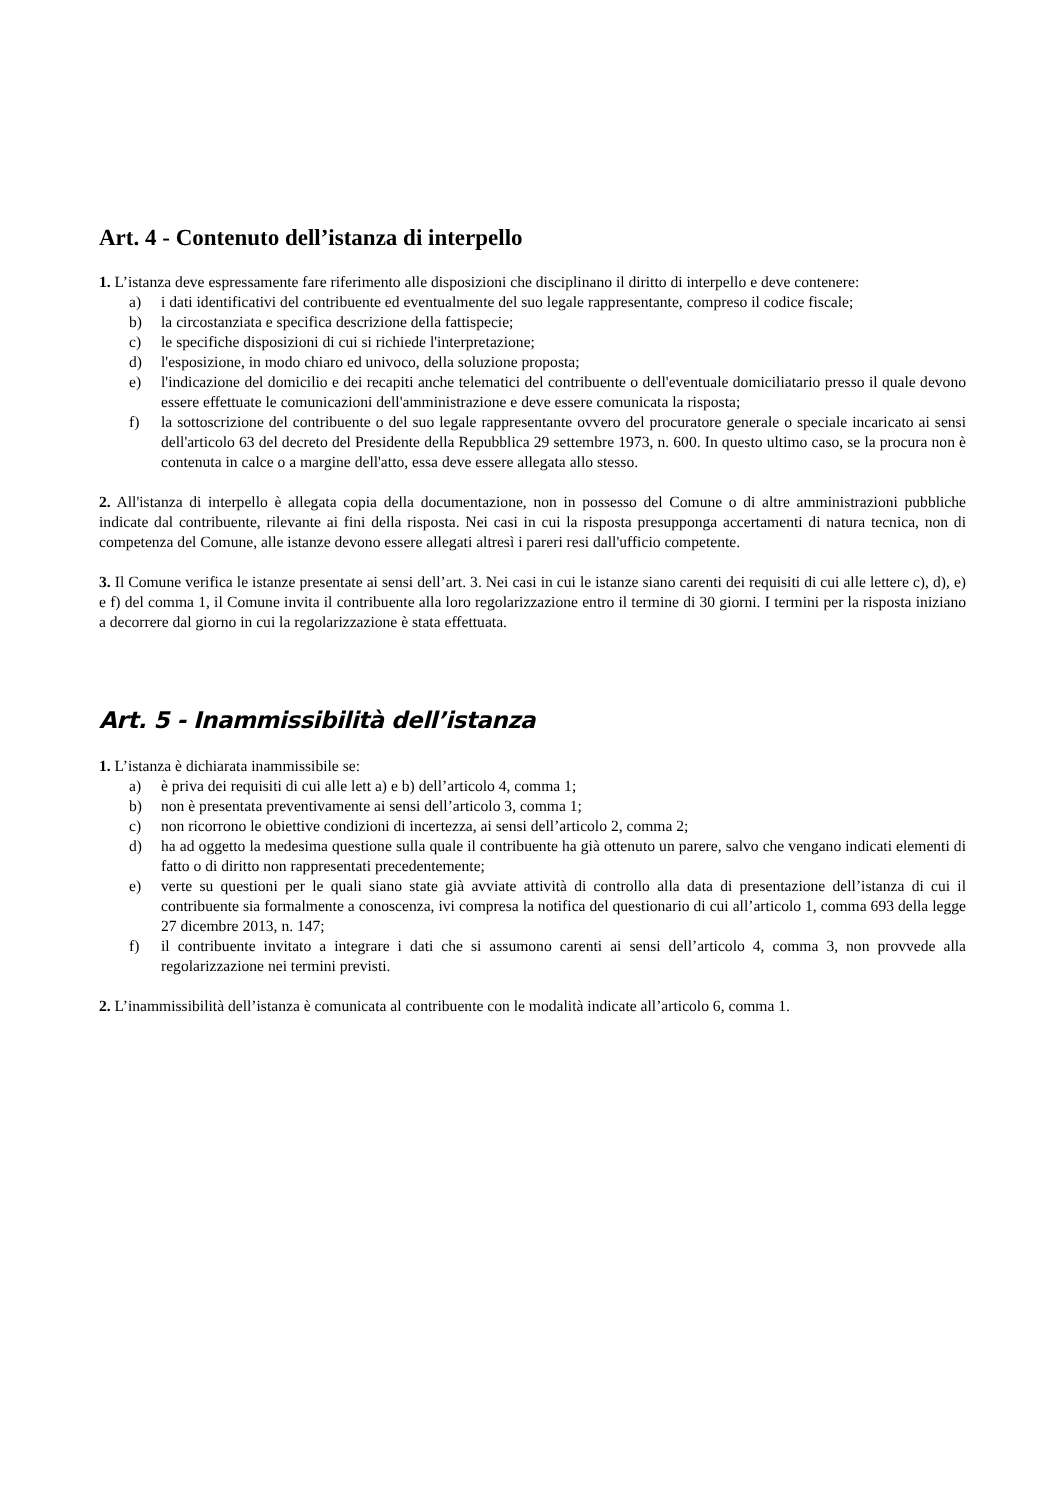Art. 4 - Contenuto dell’istanza di interpello
1. L’istanza deve espressamente fare riferimento alle disposizioni che disciplinano il diritto di interpello e deve contenere:
a) i dati identificativi del contribuente ed eventualmente del suo legale rappresentante, compreso il codice fiscale;
b) la circostanziata e specifica descrizione della fattispecie;
c) le specifiche disposizioni di cui si richiede l'interpretazione;
d) l'esposizione, in modo chiaro ed univoco, della soluzione proposta;
e) l'indicazione del domicilio e dei recapiti anche telematici del contribuente o dell'eventuale domiciliatario presso il quale devono essere effettuate le comunicazioni dell'amministrazione e deve essere comunicata la risposta;
f) la sottoscrizione del contribuente o del suo legale rappresentante ovvero del procuratore generale o speciale incaricato ai sensi dell'articolo 63 del decreto del Presidente della Repubblica 29 settembre 1973, n. 600. In questo ultimo caso, se la procura non è contenuta in calce o a margine dell'atto, essa deve essere allegata allo stesso.
2. All'istanza di interpello è allegata copia della documentazione, non in possesso del Comune o di altre amministrazioni pubbliche indicate dal contribuente, rilevante ai fini della risposta. Nei casi in cui la risposta presupponga accertamenti di natura tecnica, non di competenza del Comune, alle istanze devono essere allegati altresì i pareri resi dall'ufficio competente.
3. Il Comune verifica le istanze presentate ai sensi dell’art. 3. Nei casi in cui le istanze siano carenti dei requisiti di cui alle lettere c), d), e) e f) del comma 1, il Comune invita il contribuente alla loro regolarizzazione entro il termine di 30 giorni. I termini per la risposta iniziano a decorrere dal giorno in cui la regolarizzazione è stata effettuata.
Art. 5 - Inammissibilità dell’istanza
1. L’istanza è dichiarata inammissibile se:
a) è priva dei requisiti di cui alle lett a) e b) dell’articolo 4, comma 1;
b) non è presentata preventivamente ai sensi dell’articolo 3, comma 1;
c) non ricorrono le obiettive condizioni di incertezza, ai sensi dell’articolo 2, comma 2;
d) ha ad oggetto la medesima questione sulla quale il contribuente ha già ottenuto un parere, salvo che vengano indicati elementi di fatto o di diritto non rappresentati precedentemente;
e) verte su questioni per le quali siano state già avviate attività di controllo alla data di presentazione dell’istanza di cui il contribuente sia formalmente a conoscenza, ivi compresa la notifica del questionario di cui all’articolo 1, comma 693 della legge 27 dicembre 2013, n. 147;
f) il contribuente invitato a integrare i dati che si assumono carenti ai sensi dell’articolo 4, comma 3, non provvede alla regolarizzazione nei termini previsti.
2. L’inammissibilità dell’istanza è comunicata al contribuente con le modalità indicate all’articolo 6, comma 1.